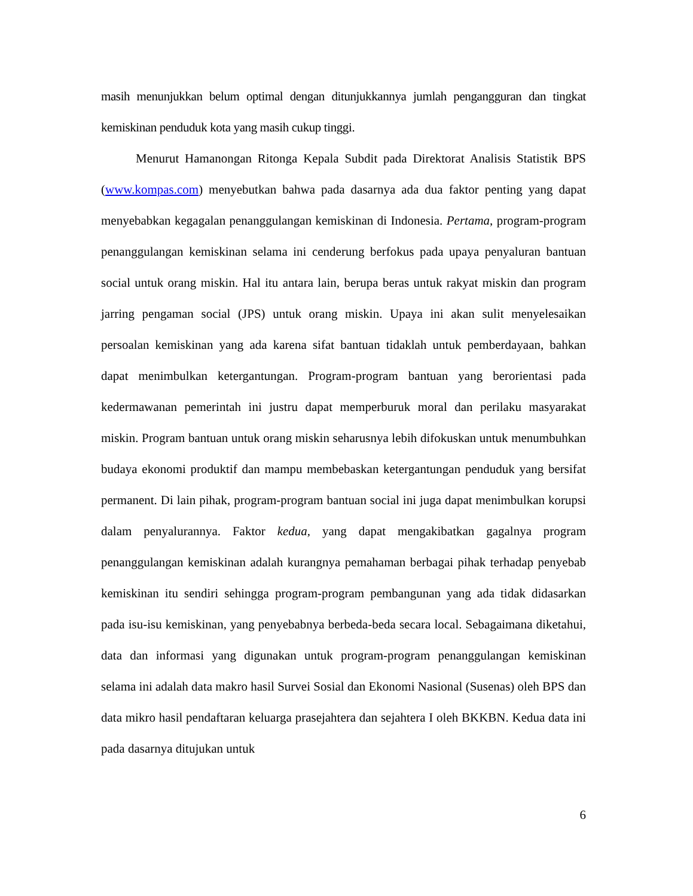masih menunjukkan belum optimal dengan ditunjukkannya jumlah pengangguran dan tingkat kemiskinan penduduk kota yang masih cukup tinggi.
Menurut Hamanongan Ritonga Kepala Subdit pada Direktorat Analisis Statistik BPS (www.kompas.com) menyebutkan bahwa pada dasarnya ada dua faktor penting yang dapat menyebabkan kegagalan penanggulangan kemiskinan di Indonesia. Pertama, program-program penanggulangan kemiskinan selama ini cenderung berfokus pada upaya penyaluran bantuan social untuk orang miskin. Hal itu antara lain, berupa beras untuk rakyat miskin dan program jarring pengaman social (JPS) untuk orang miskin. Upaya ini akan sulit menyelesaikan persoalan kemiskinan yang ada karena sifat bantuan tidaklah untuk pemberdayaan, bahkan dapat menimbulkan ketergantungan. Program-program bantuan yang berorientasi pada kedermawanan pemerintah ini justru dapat memperburuk moral dan perilaku masyarakat miskin. Program bantuan untuk orang miskin seharusnya lebih difokuskan untuk menumbuhkan budaya ekonomi produktif dan mampu membebaskan ketergantungan penduduk yang bersifat permanent. Di lain pihak, program-program bantuan social ini juga dapat menimbulkan korupsi dalam penyalurannya. Faktor kedua, yang dapat mengakibatkan gagalnya program penanggulangan kemiskinan adalah kurangnya pemahaman berbagai pihak terhadap penyebab kemiskinan itu sendiri sehingga program-program pembangunan yang ada tidak didasarkan pada isu-isu kemiskinan, yang penyebabnya berbeda-beda secara local. Sebagaimana diketahui, data dan informasi yang digunakan untuk program-program penanggulangan kemiskinan selama ini adalah data makro hasil Survei Sosial dan Ekonomi Nasional (Susenas) oleh BPS dan data mikro hasil pendaftaran keluarga prasejahtera dan sejahtera I oleh BKKBN. Kedua data ini pada dasarnya ditujukan untuk
6